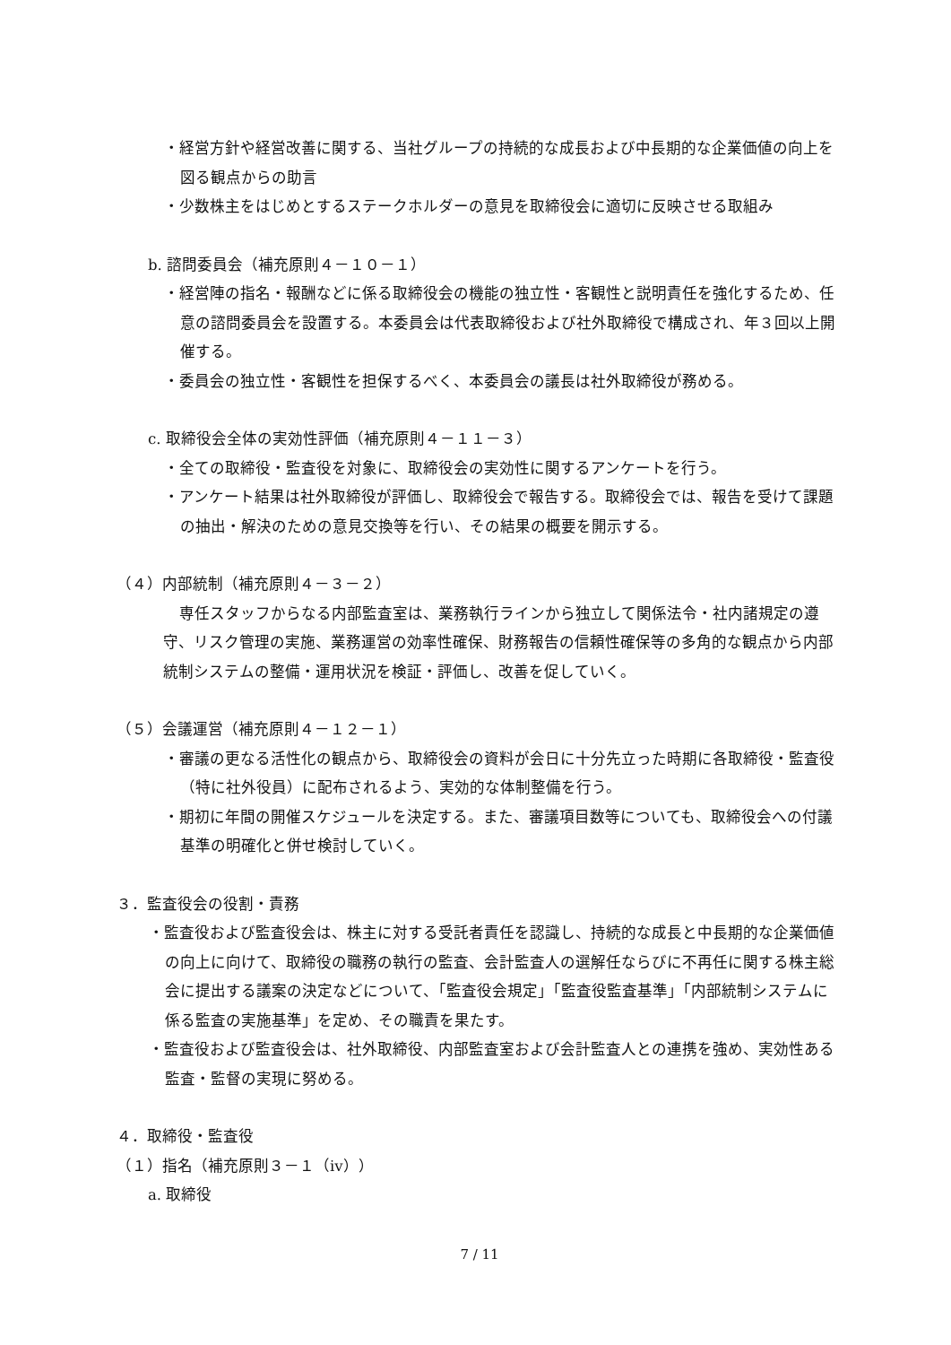・経営方針や経営改善に関する、当社グループの持続的な成長および中長期的な企業価値の向上を図る観点からの助言
・少数株主をはじめとするステークホルダーの意見を取締役会に適切に反映させる取組み
b. 諮問委員会（補充原則４－１０－１）
・経営陣の指名・報酬などに係る取締役会の機能の独立性・客観性と説明責任を強化するため、任意の諮問委員会を設置する。本委員会は代表取締役および社外取締役で構成され、年３回以上開催する。
・委員会の独立性・客観性を担保するべく、本委員会の議長は社外取締役が務める。
c. 取締役会全体の実効性評価（補充原則４－１１－３）
・全ての取締役・監査役を対象に、取締役会の実効性に関するアンケートを行う。
・アンケート結果は社外取締役が評価し、取締役会で報告する。取締役会では、報告を受けて課題の抽出・解決のための意見交換等を行い、その結果の概要を開示する。
（４）内部統制（補充原則４－３－２）
専任スタッフからなる内部監査室は、業務執行ラインから独立して関係法令・社内諸規定の遵守、リスク管理の実施、業務運営の効率性確保、財務報告の信頼性確保等の多角的な観点から内部統制システムの整備・運用状況を検証・評価し、改善を促していく。
（５）会議運営（補充原則４－１２－１）
・審議の更なる活性化の観点から、取締役会の資料が会日に十分先立った時期に各取締役・監査役（特に社外役員）に配布されるよう、実効的な体制整備を行う。
・期初に年間の開催スケジュールを決定する。また、審議項目数等についても、取締役会への付議基準の明確化と併せ検討していく。
３．監査役会の役割・責務
・監査役および監査役会は、株主に対する受託者責任を認識し、持続的な成長と中長期的な企業価値の向上に向けて、取締役の職務の執行の監査、会計監査人の選解任ならびに不再任に関する株主総会に提出する議案の決定などについて、「監査役会規定」「監査役監査基準」「内部統制システムに係る監査の実施基準」を定め、その職責を果たす。
・監査役および監査役会は、社外取締役、内部監査室および会計監査人との連携を強め、実効性ある監査・監督の実現に努める。
４．取締役・監査役
（１）指名（補充原則３－１（ⅳ））
a. 取締役
7 / 11